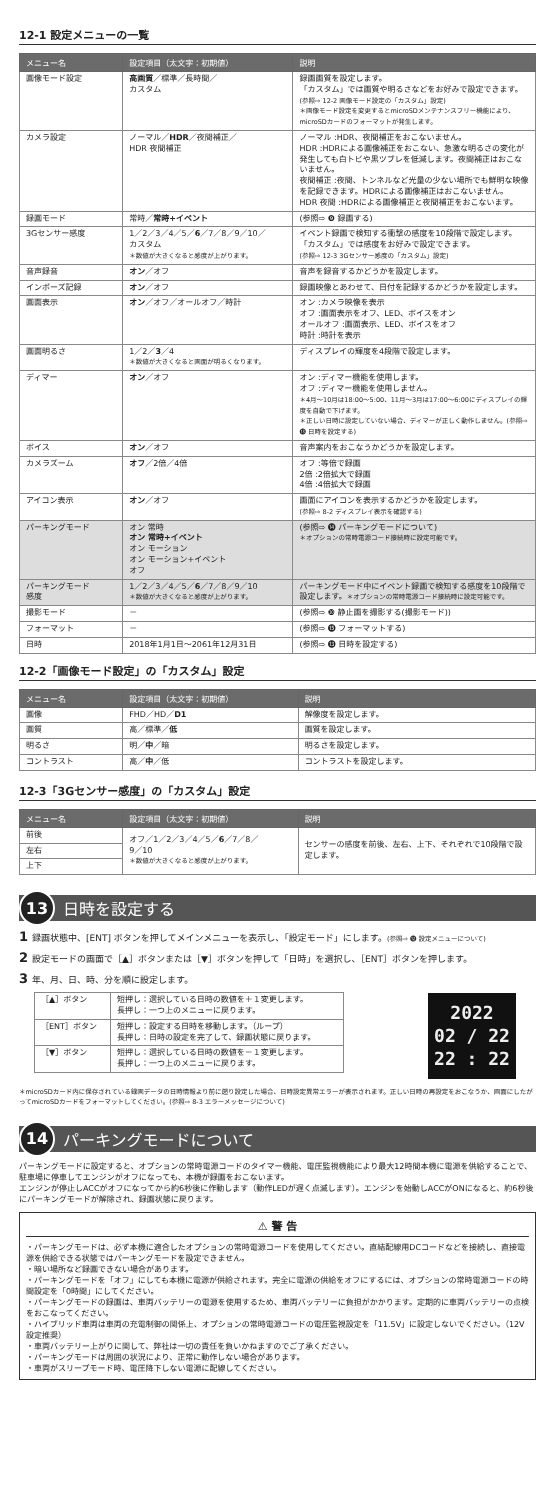12-1 設定メニューの一覧
| メニュー名 | 設定項目（太文字：初期値） | 説明 |
| --- | --- | --- |
| 画像モード設定 | 高画質 ／標準／長時間／ カスタム | 録画画質を設定します。 「カスタム」では画質や明るさなどをお好みで設定できます。 (参照⇨ 12-2 画像モード設定の「カスタム」設定) ＊画像モード設定を変更するとmicroSDメンテナンスフリー機能により、microSDカードのフォーマットが発生します。 |
| カメラ設定 | ノーマル／ HDR ／夜間補正／ HDR 夜間補正 | ノーマル :HDR、夜間補正をおこないません。 HDR :HDRによる画像補正をおこない、急激な明るさの変化が発生しても白トビや黒ツブレを低減します。夜間補正はおこないません。 夜間補正 :夜間、トンネルなど光量の少ない場所でも鮮明な映像を記録できます。HDRによる画像補正はおこないません。 HDR 夜間 :HDRによる画像補正と夜間補正をおこないます。 |
| 録画モード | 常時／ 常時+イベント | (参照⇨ ❾ 録画する) |
| 3Gセンサー感度 | 1／2／3／4／5／ 6 ／7／8／9／10／ カスタム ＊数値が大きくなると感度が上がります。 | イベント録画で検知する衝撃の感度を10段階で設定します。 「カスタム」では感度をお好みで設定できます。 (参照⇨ 12-3 3Gセンサー感度の「カスタム」設定) |
| 音声録音 | オン ／オフ | 音声を録音するかどうかを設定します。 |
| インポーズ記録 | オン ／オフ | 録画映像とあわせて、日付を記録するかどうかを設定します。 |
| 画面表示 | オン ／オフ／オールオフ／時計 | オン :カメラ映像を表示 オフ :画面表示をオフ、LED、ボイスをオン オールオフ :画面表示、LED、ボイスをオフ 時計 :時計を表示 |
| 画面明るさ | 1／2／ 3 ／4 ＊数値が大きくなると画面が明るくなります。 | ディスプレイの輝度を4段階で設定します。 |
| ディマー | オン ／オフ | オン :ディマー機能を使用します。 オフ :ディマー機能を使用しません。 ＊4月～10月は18:00～5:00、11月～3月は17:00～6:00にディスプレイの輝度を自動で下げます。 ＊正しい日時に設定していない場合、ディマーが正しく動作しません。(参照⇨ ⓭ 日時を設定する) |
| ボイス | オン ／オフ | 音声案内をおこなうかどうかを設定します。 |
| カメラズーム | オフ ／2倍／4倍 | オフ :等倍で録画 2倍 :2倍拡大で録画 4倍 :4倍拡大で録画 |
| アイコン表示 | オン ／オフ | 画面にアイコンを表示するかどうかを設定します。 (参照⇨ 8-2 ディスプレイ表示を確認する) |
| パーキングモード | オン 常時 オン 常時+イベント オン モーション オン モーション+イベント オフ | (参照⇨ ⓮ パーキングモードについて) ＊オプションの常時電源コード接続時に設定可能です。 |
| パーキングモード 感度 | 1／2／3／4／5／ 6 ／7／8／9／10 ＊数値が大きくなると感度が上がります。 | パーキングモード中にイベント録画で検知する感度を10段階で設定します。 ＊オプションの常時電源コード接続時に設定可能です。 |
| 撮影モード | － | (参照⇨ ❿ 静止画を撮影する(撮影モード)) |
| フォーマット | － | (参照⇨ ⓯ フォーマットする) |
| 日時 | 2018年1月1日～2061年12月31日 | (参照⇨ ⓭ 日時を設定する) |
12-2「画像モード設定」の「カスタム」設定
| メニュー名 | 設定項目（太文字：初期値） | 説明 |
| --- | --- | --- |
| 画像 | FHD／HD／ D1 | 解像度を設定します。 |
| 画質 | 高／標準／ 低 | 画質を設定します。 |
| 明るさ | 明／ 中 ／暗 | 明るさを設定します。 |
| コントラスト | 高／ 中 ／低 | コントラストを設定します。 |
12-3「3Gセンサー感度」の「カスタム」設定
| メニュー名 | 設定項目（太文字：初期値） | 説明 |
| --- | --- | --- |
| 前後 | オフ／1／2／3／4／5／ 6 ／7／8／ 9／10 ＊数値が大きくなると感度が上がります。 | センサーの感度を前後、左右、上下、それぞれで10段階で設定します。 |
| 左右 | | |
| 上下 | | |
13 日時を設定する
1 録画状態中、[ENT] ボタンを押してメインメニューを表示し、「設定モード」にします。(参照⇨ ⓬ 設定メニューについて)
2 設定モードの画面で［▲］ボタンまたは［▼］ボタンを押して「日時」を選択し、［ENT］ボタンを押します。
3 年、月、日、時、分を順に設定します。
| ［▲］ボタン | 短押し：選択している日時の数値を＋１変更します。 長押し：一つ上のメニューに戻ります。 |
| ［ENT］ボタン | 短押し：設定する日時を移動します。（ループ） 長押し：日時の設定を完了して、録画状態に戻ります。 |
| ［▼］ボタン | 短押し：選択している日時の数値を－１変更します。 長押し：一つ上のメニューに戻ります。 |
2022
02 / 22
22 : 22
＊microSDカード内に保存されている録画データの日時情報より前に遡り設定した場合、日時設定異常エラーが表示されます。正しい日時の再設定をおこなうか、画面にしたがってmicroSDカードをフォーマットしてください。(参照⇨ 8-3 エラーメッセージについて)
14 パーキングモードについて
パーキングモードに設定すると、オプションの常時電源コードのタイマー機能、電圧監視機能により最大12時間本機に電源を供給することで、駐車場に停車してエンジンがオフになっても、本機が録画をおこないます。
エンジンが停止しACCがオフになってから約6秒後に作動します（動作LEDが遅く点滅します）。エンジンを始動しACCがONになると、約6秒後にパーキングモードが解除され、録画状態に戻ります。
⚠ 警 告
・パーキングモードは、必ず本機に適合したオプションの常時電源コードを使用してください。直結配線用DCコードなどを接続し、直接電源を供給できる状態ではパーキングモードを設定できません。
・暗い場所など録画できない場合があります。
・パーキングモードを「オフ」にしても本機に電源が供給されます。完全に電源の供給をオフにするには、オプションの常時電源コードの時間設定を「0時間」にしてください。
・パーキングモードの録画は、車両バッテリーの電源を使用するため、車両バッテリーに負担がかかります。定期的に車両バッテリーの点検をおこなってください。
・ハイブリッド車両は車両の充電制御の関係上、オプションの常時電源コードの電圧監視設定を「11.5V」に設定しないでください。（12V設定推奨）
・車両バッテリー上がりに関して、弊社は一切の責任を負いかねますのでご了承ください。
・パーキングモードは周囲の状況により、正常に動作しない場合があります。
・車両がスリープモード時、電圧降下しない電源に配線してください。